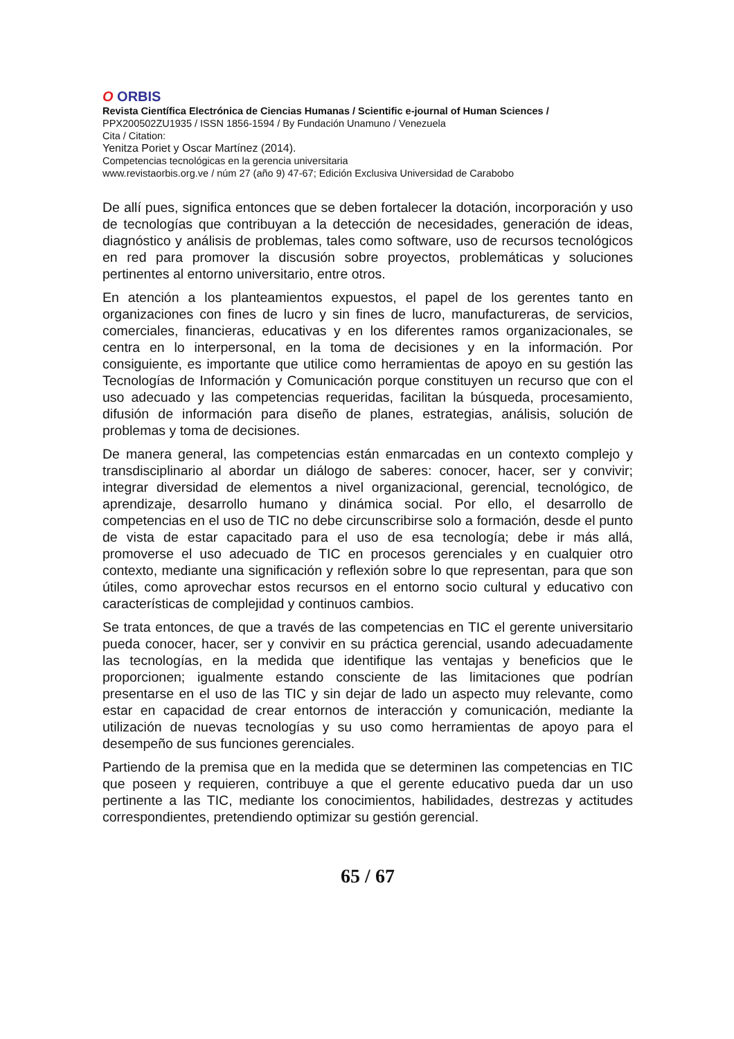O ORBIS
Revista Científica Electrónica de Ciencias Humanas / Scientific e-journal of Human Sciences /
PPX200502ZU1935 / ISSN 1856-1594 / By Fundación Unamuno / Venezuela
Cita / Citation:
Yenitza Poriet y Oscar Martínez (2014).
Competencias tecnológicas en la gerencia universitaria
www.revistaorbis.org.ve / núm 27 (año 9) 47-67; Edición Exclusiva Universidad de Carabobo
De allí pues, significa entonces que se deben fortalecer la dotación, incorporación y uso de tecnologías que contribuyan a la detección de necesidades, generación de ideas, diagnóstico y análisis de problemas, tales como software, uso de recursos tecnológicos en red para promover la discusión sobre proyectos, problemáticas y soluciones pertinentes al entorno universitario, entre otros.
En atención a los planteamientos expuestos, el papel de los gerentes tanto en organizaciones con fines de lucro y sin fines de lucro, manufactureras, de servicios, comerciales, financieras, educativas y en los diferentes ramos organizacionales, se centra en lo interpersonal, en la toma de decisiones y en la información. Por consiguiente, es importante que utilice como herramientas de apoyo en su gestión las Tecnologías de Información y Comunicación porque constituyen un recurso que con el uso adecuado y las competencias requeridas, facilitan la búsqueda, procesamiento, difusión de información para diseño de planes, estrategias, análisis, solución de problemas y toma de decisiones.
De manera general, las competencias están enmarcadas en un contexto complejo y transdisciplinario al abordar un diálogo de saberes: conocer, hacer, ser y convivir; integrar diversidad de elementos a nivel organizacional, gerencial, tecnológico, de aprendizaje, desarrollo humano y dinámica social. Por ello, el desarrollo de competencias en el uso de TIC no debe circunscribirse solo a formación, desde el punto de vista de estar capacitado para el uso de esa tecnología; debe ir más allá, promoverse el uso adecuado de TIC en procesos gerenciales y en cualquier otro contexto, mediante una significación y reflexión sobre lo que representan, para que son útiles, como aprovechar estos recursos en el entorno socio cultural y educativo con características de complejidad y continuos cambios.
Se trata entonces, de que a través de las competencias en TIC el gerente universitario pueda conocer, hacer, ser y convivir en su práctica gerencial, usando adecuadamente las tecnologías, en la medida que identifique las ventajas y beneficios que le proporcionen; igualmente estando consciente de las limitaciones que podrían presentarse en el uso de las TIC y sin dejar de lado un aspecto muy relevante, como estar en capacidad de crear entornos de interacción y comunicación, mediante la utilización de nuevas tecnologías y su uso como herramientas de apoyo para el desempeño de sus funciones gerenciales.
Partiendo de la premisa que en la medida que se determinen las competencias en TIC que poseen y requieren, contribuye a que el gerente educativo pueda dar un uso pertinente a las TIC, mediante los conocimientos, habilidades, destrezas y actitudes correspondientes, pretendiendo optimizar su gestión gerencial.
65 / 67